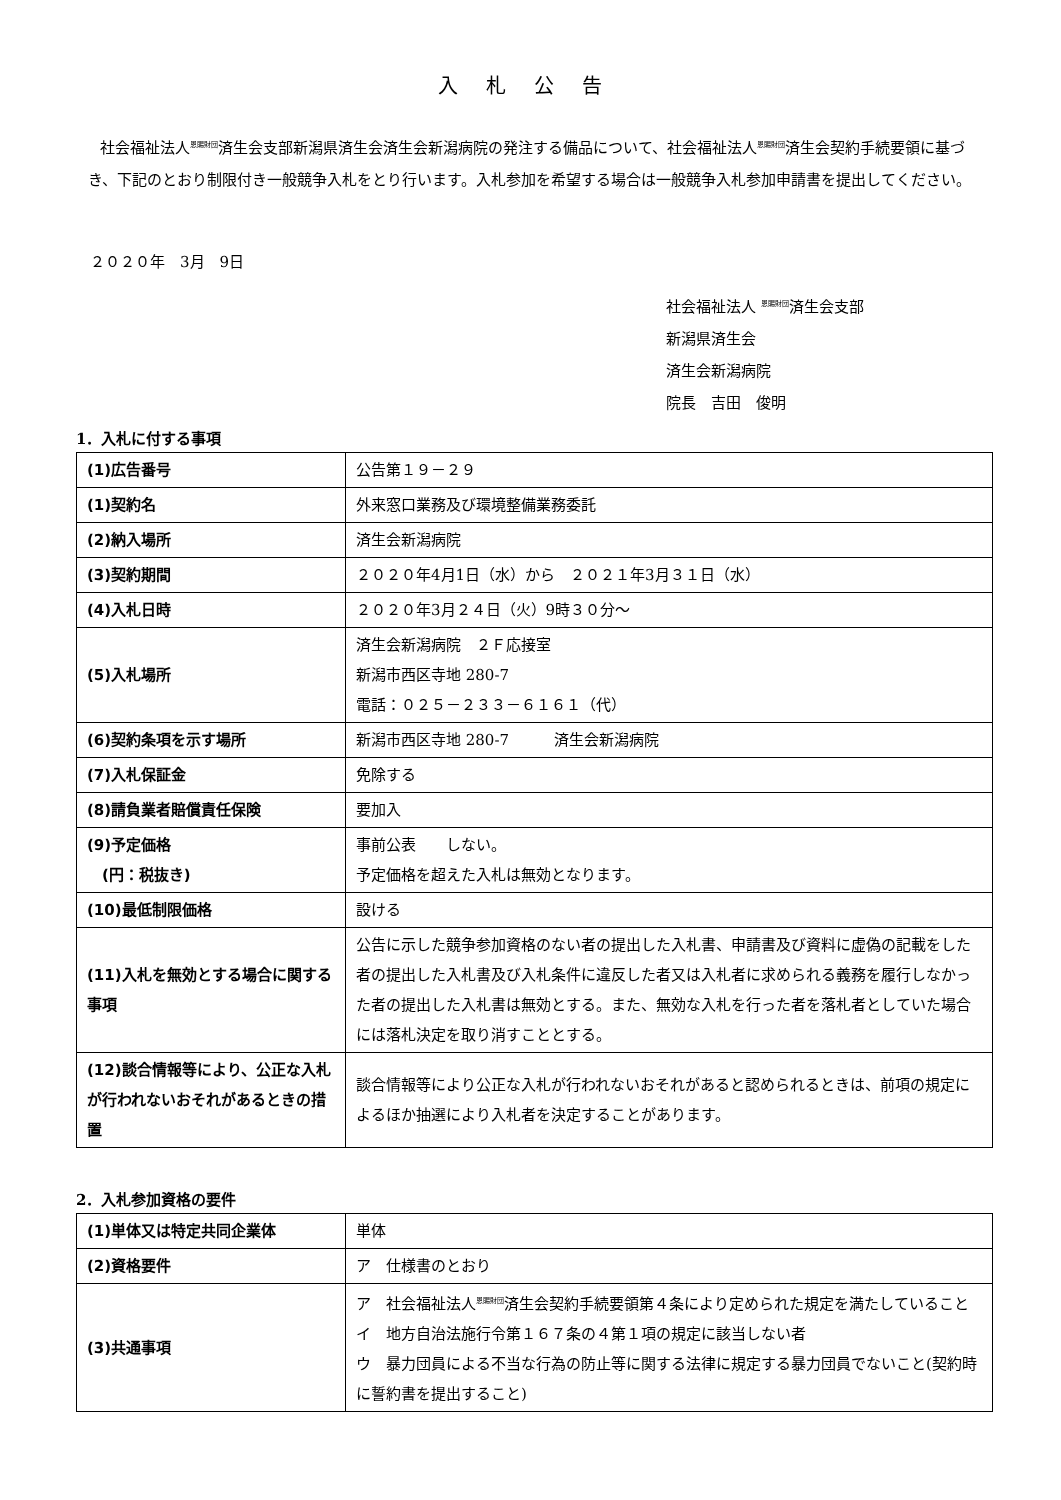入札公告
社会福祉法人<sup>恩賜財団</sup>済生会支部新潟県済生会済生会新潟病院の発注する備品について、社会福祉法人<sup>恩賜財団</sup>済生会契約手続要領に基づき、下記のとおり制限付き一般競争入札をとり行います。入札参加を希望する場合は一般競争入札参加申請書を提出してください。
２０２０年　3月　9日
社会福祉法人 <sup>恩賜財団</sup>済生会支部
新潟県済生会
済生会新潟病院
院長　吉田　俊明
1．入札に付する事項
| (1)広告番号 | 公告第１９－２９ |
| (1)契約名 | 外来窓口業務及び環境整備業務委託 |
| (2)納入場所 | 済生会新潟病院 |
| (3)契約期間 | ２０２０年4月1日（水）から ２０２１年3月３１日（水） |
| (4)入札日時 | ２０２０年3月２４日（火）9時３０分～ |
| (5)入札場所 | 済生会新潟病院 ２Ｆ応接室 新潟市西区寺地 280-7 電話：０２５－２３３－６１６１（代） |
| (6)契約条項を示す場所 | 新潟市西区寺地 280-7 済生会新潟病院 |
| (7)入札保証金 | 免除する |
| (8)請負業者賠償責任保険 | 要加入 |
| (9)予定価格 (円：税抜き) | 事前公表 しない。 予定価格を超えた入札は無効となります。 |
| (10)最低制限価格 | 設ける |
| (11)入札を無効とする場合に関する事項 | 公告に示した競争参加資格のない者の提出した入札書、申請書及び資料に虚偽の記載をした者の提出した入札書及び入札条件に違反した者又は入札者に求められる義務を履行しなかった者の提出した入札書は無効とする。また、無効な入札を行った者を落札者としていた場合には落札決定を取り消すこととする。 |
| (12)談合情報等により、公正な入札が行われないおそれがあるときの措置 | 談合情報等により公正な入札が行われないおそれがあると認められるときは、前項の規定によるほか抽選により入札者を決定することがあります。 |
2．入札参加資格の要件
| (1)単体又は特定共同企業体 | 単体 |
| (2)資格要件 | ア 仕様書のとおり |
| (3)共通事項 | ア 社会福祉法人<sup>恩賜財団</sup>済生会契約手続要領第４条により定められた規定を満たしていること イ 地方自治法施行令第１６７条の４第１項の規定に該当しない者 ウ 暴力団員による不当な行為の防止等に関する法律に規定する暴力団員でないこと(契約時に誓約書を提出すること) |